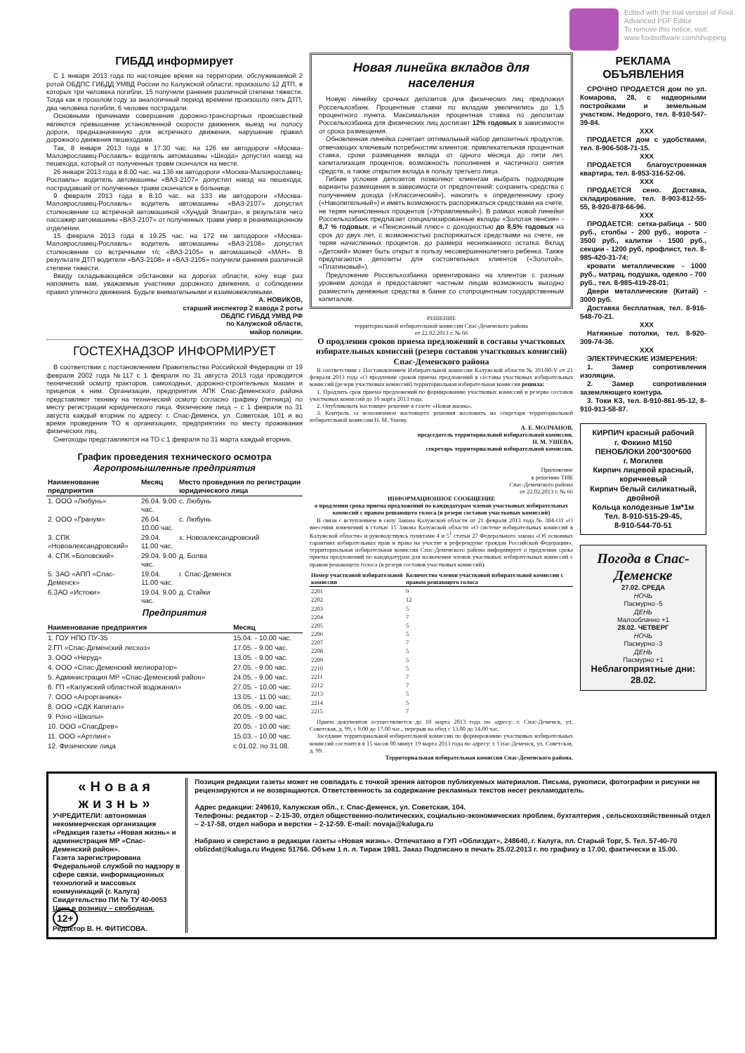Edited with the trial version of Foxit Advanced PDF Editor
To remove this notice, visit: www.foxitsoftware.com/shopping
ГИБДД информирует
С 1 января 2013 года по настоящее время на территории, обслуживаемой 2 ротой ОБДПС ГИБДД УМВД России по Калужской области, произошло 12 ДТП, в которых три человека погибли, 15 получили ранения различной степени тяжести. Тогда как в прошлом году за аналогичный период времени произошло пять ДТП, два человека погибли, 6 человек пострадали.
Основными причинами совершения дорожно-транспортных происшествий являются превышение установленной скорости движения, выезд на полосу дороги, предназначенную для встречного движения, нарушение правил дорожного движения пешеходами.
Так, 8 января 2013 года в 17.30 час. на 126 км автодороги «Москва-Малоярославец-Рославль» водитель автомашины «Шкода» допустил наезд на пешехода, который от полученных травм скончался на месте.
26 января 2013 года в 8.00 час. на 136 км автодороги «Москва-Малоярославец-Рославль» водитель автомашины «ВАЗ-2107» допустил наезд на пешехода, пострадавший от полученных травм скончался в больнице.
9 февраля 2013 года в 8.10 час. на 133 км автодороги «Москва-Малоярославец-Рославль» водитель автомашины «ВАЗ-2107» допустил столкновение со встречной автомашиной «Хундай Элантра», в результате чего пассажир автомашины «ВАЗ-2107» от полученных травм умер в реанимационном отделении.
15 февраля 2013 года в 19.25 час. на 172 км автодороги «Москва-Малоярославец-Рославль» водитель автомашины «ВАЗ-2108» допустил столкновение со встречными т/с «ВАЗ-2105» и автомашиной «МАН». В результате ДТП водители «ВАЗ-2108» и «ВАЗ-2105» получили ранения различной степени тяжести.
Ввиду складывающейся обстановки на дорогах области, хочу еще раз напомнить вам, уважаемые участники дорожного движения, о соблюдении правил уличного движения. Будьте внимательными и взаимовежливыми.
А. НОВИКОВ,
старший инспектор 2 взвода 2 роты
ОБДПС ГИБДД УМВД РФ
по Калужской области,
майор полиции.
ГОСТЕХНАДЗОР ИНФОРМИРУЕТ
В соответствии с постановлением Правительства Российской Федерации от 19 февраля 2002 года №117 с 1 февраля по 31 августа 2013 года проводится технический осмотр тракторов, самоходных, дорожно-строительных машин и прицепов к ним. Организации, предприятия АПК Спас-Деменского района представляют технику на технический осмотр согласно графику (пятница) по месту регистрации юридического лица. Физические лица – с 1 февраля по 31 августа каждый вторник по адресу: г. Спас-Деменск, ул. Советская, 101 и во время проведения ТО в организациях, предприятиях по месту проживания физических лиц.
Снегоходы представляются на ТО с 1 февраля по 31 марта каждый вторник.
График проведения технического осмотра
Агропромышленные предприятия
| Наименование предприятия | Месяц | Место проведения по регистрации юридического лица |
| --- | --- | --- |
| 1. ООО «Любунь» | 26.04. 9.00 час. | с. Любунь |
| 2. ООО «Гранум» | 26.04. 10.00 час. | с. Любунь |
| 3. СПК «Новоалександровский» | 29.04. 11.00 час. | х. Новоалександровский |
| 4. СПК «Боловский» | 29.04. 9.00 час. | д. Болва |
| 5. ЗАО «АПП «Спас-Деменск» | 19.04. 11.00 час. | г. Спас-Деменск |
| 6.ЗАО «Истоки» | 19.04. 9.00 час. | д. Стайки |
Предприятия
| Наименование предприятия | Месяц |
| --- | --- |
| 1. ГОУ НПО ПУ-35 | 15.04. - 10.00 час. |
| 2.ГП «Спас-Деменский лесхоз» | 17.05. - 9.00 час. |
| 3. ООО «Неруд» | 13.05. - 9.00 час. |
| 4. ООО «Спас-Деменский мелиоратор» | 27.05. - 9.00 час. |
| 5. Администрация МР «Спас-Деменский район» | 24.05. - 9.00 час. |
| 6. ГП «Калужский областной водоканал» | 27.05. - 10.00 час. |
| 7. ООО «Агрорганика» | 13.05. - 11.00 час. |
| 8. ООО «СДК Капитал» | 06.05. - 9.00 час. |
| 9. Роно «Школы» | 20.05. - 9.00 час. |
| 10. ООО «СпасДрев» | 20.05. - 10.00 час. |
| 11. ООО «Артлинг» | 15.03. - 10.00 час. |
| 12. Физические лица | с 01.02. по 31.08. |
Новая линейка вкладов для населения
Новую линейку срочных депозитов для физических лиц предложил Россельхозбанк. Процентные ставки по вкладам увеличились до 1,5 процентного пункта. Максимальная процентная ставка по депозитам Россельхозбанка для физических лиц достигает 12% годовых в зависимости от срока размещения.
Обновленная линейка сочетает оптимальный набор депозитных продуктов, отвечающих ключевым потребностям клиентов: привлекательная процентная ставка, сроки размещения вклада от одного месяца до пяти лет, капитализация процентов, возможность пополнения и частичного снятия средств, а также открытия вклада в пользу третьего лица.
Гибкие условия депозитов позволяют клиентам выбрать подходящие варианты размещения в зависимости от предпочтений: сохранить средства с получением дохода («Классический»), накопить к определенному сроку («Накопительный») и иметь возможность распоряжаться средствами на счете, не теряя начисленных процентов («Управляемый»). В рамках новой линейки Россельхозбанк предлагает специализированные вклады «Золотая пенсия» - 8,7 % годовых, и «Пенсионный плюс» с доходностью до 8,5% годовых на срок до двух лет, с возможностью распоряжаться средствами на счете, не теряя начисленных процентов, до размера неснижаемого остатка. Вклад «Детский» может быть открыт в пользу несовершеннолетнего ребенка. Также предлагаются депозиты для состоятельных клиентов («Золотой», «Платиновый»).
Предложение Россельхозбанка ориентировано на клиентов с разным уровнем дохода и предоставляет частным лицам возможность выгодно разместить денежные средства в банке со стопроцентным государственным капиталом.
РЕШЕНИЕ
территориальной избирательной комиссии Спас-Деменского района
от 22.02.2013 г. № 66
О продлении сроков приема предложений в составы участковых избирательных комиссий (резерв составов участковых комиссий) Спас-Деменского района
В соответствии с Постановлением Избирательной комиссии Калужской области № 391/80-V от 21 февраля 2013 года «О продлении сроков приема предложений в составы участковых избирательных комиссий (резерв участковых комиссий) территориальная избирательная комиссия решила:
1. Продлить срок приема предложений по формированию участковых комиссий и резерва составов участковых комиссий до 10 марта 2013 года.
2. Опубликовать настоящее решение в газете «Новая жизнь».
3. Контроль за исполнением настоящего решения возложить на секретаря территориальной избирательной комиссии Н. М. Ушеву.
А. Е. МОЛЧАНОВ,
председатель территориальной избирательной комиссии.
Н. М. УШЕВА,
секретарь территориальной избирательной комиссии.
Приложение
к решению ТИК
Спас-Деменского района
от 22.02.2013 г. № 66
ИНФОРМАЦИОННОЕ СООБЩЕНИЕ
о продлении срока приема предложений по кандидатурам членов участковых избирательных комиссий с правом решающего голоса (в резерв составов участковых комиссий)
В связи с вступлением в силу Закона Калужской области от 21 февраля 2013 года № 384-ОЗ «О внесении изменений в статью 15 Закона Калужской области «О системе избирательных комиссий в Калужской области» и руководствуясь пунктами 4 и 5<sup>1</sup> статьи 27 Федерального закона «Об основных гарантиях избирательных прав и права на участие в референдуме граждан Российской Федерации», территориальная избирательная комиссия Спас-Деменского района информирует о продлении срока приема предложений по кандидатурам для назначения членов участковых избирательных комиссий с правом решающего голоса (в резерв составов участковых комиссий).
| Номер участковой избирательной комиссии | Количество членов участковой избирательной комиссии с правом решающего голоса |
| --- | --- |
| 2201 | 9 |
| 2202 | 12 |
| 2203 | 5 |
| 2204 | 7 |
| 2205 | 5 |
| 2206 | 5 |
| 2207 | 7 |
| 2208 | 5 |
| 2209 | 5 |
| 2210 | 5 |
| 2211 | 7 |
| 2212 | 7 |
| 2213 | 5 |
| 2214 | 5 |
| 2215 | 7 |
Прием документов осуществляется до 10 марта 2013 года по адресу: г. Спас-Деменск, ул. Советская, д. 99, с 9.00 до 17.00 час., перерыв на обед с 13.00 до 14.00 час.
Заседание территориальной избирательной комиссии по формированию участковых избирательных комиссий состоится в 15 часов 00 минут 19 марта 2013 года по адресу: г. Спас-Деменск, ул. Советская, д. 99.
Территориальная избирательная комиссия Спас-Деменского района.
РЕКЛАМА
ОБЪЯВЛЕНИЯ
СРОЧНО ПРОДАЕТСЯ дом по ул. Комарова, 28, с надворными постройками и земельным участком. Недорого, тел. 8-910-547-39-84.
XXX
ПРОДАЕТСЯ дом с удобствами, тел. 8-906-508-71-15.
XXX
ПРОДАЕТСЯ благоустроенная квартира, тел. 8-953-316-52-06.
XXX
ПРОДАЕТСЯ сено. Доставка, складирование, тел. 8-903-812-55-55, 8-920-878-66-96.
XXX
ПРОДАЕТСЯ: сетка-рабица - 500 руб., столбы - 200 руб., ворота - 3500 руб., калитки - 1500 руб., секции - 1200 руб, профлист, тел. 8-985-420-31-74;
кровати металлические - 1000 руб., матрац, подушка, одеяло - 700 руб., тел. 8-985-419-28-01;
Двери металлические (Китай) - 3000 руб.
Доставка бесплатная, тел. 8-916-548-70-21.
XXX
Натяжные потолки, тел. 8-920-309-74-36.
XXX
ЭЛЕКТРИЧЕСКИЕ ИЗМЕРЕНИЯ:
1. Замер сопротивления изоляции.
2. Замер сопротивления заземляющего контура.
3. Токи КЗ, тел. 8-910-861-95-12, 8-910-913-58-87.
КИРПИЧ красный рабочий
г. Фокино М150
ПЕНОБЛОКИ 200*300*600
г. Могилев
Кирпич лицевой красный, коричневый
Кирпич белый силикатный, двойной
Кольца колодезные 1м*1м
Тел. 8-910-515-29-45,
8-910-544-70-51
Погода в Спас-Деменске
27.02. СРЕДА
НОЧЬ
Пасмурно -5
ДЕНЬ
Малооблачно +1
28.02. ЧЕТВЕРГ
НОЧЬ
Пасмурно -3
ДЕНЬ
Пасмурно +1
Неблагоприятные дни: 28.02.
«Новая жизнь»
УЧРЕДИТЕЛИ: автономная некоммерческая организация «Редакция газеты «Новая жизнь» и администрация МР «Спас-Деменский район».
Газета зарегистрирована Федеральной службой по надзору в сфере связи, информационных технологий и массовых коммуникаций (г. Калуга) Свидетельство ПИ № ТУ 40-0053
Цена в розницу – свободная. 12+
Редактор В. Н. ФИТИСОВА.
Позиция редакции газеты может не совпадать с точкой зрения авторов публикуемых материалов. Письма, рукописи, фотографии и рисунки не рецензируются и не возвращаются. Ответственность за содержание рекламных текстов несет рекламодатель.
Адрес редакции: 249610, Калужская обл., г. Спас-Деменск, ул. Советская, 104.
Телефоны: редактор – 2-15-30, отдел общественно-политических, социально-экономических проблем, бухгалтерия , сельскохозяйственный отдел – 2-17-58, отдел набора и верстки – 2-12-59. E-mail: novaja@kaluga.ru
Набрано и сверстано в редакции газеты «Новая жизнь». Отпечатано в ГУП «Облиздат», 248640, г. Калуга, пл. Старый Торг, 5. Тел. 57-40-70 oblizdat@kaluga.ru Индекс 51766. Объем 1 п. л. Тираж 1981. Заказ Подписано в печать 25.02.2013 г. по графику в 17.00, фактически в 15.00.